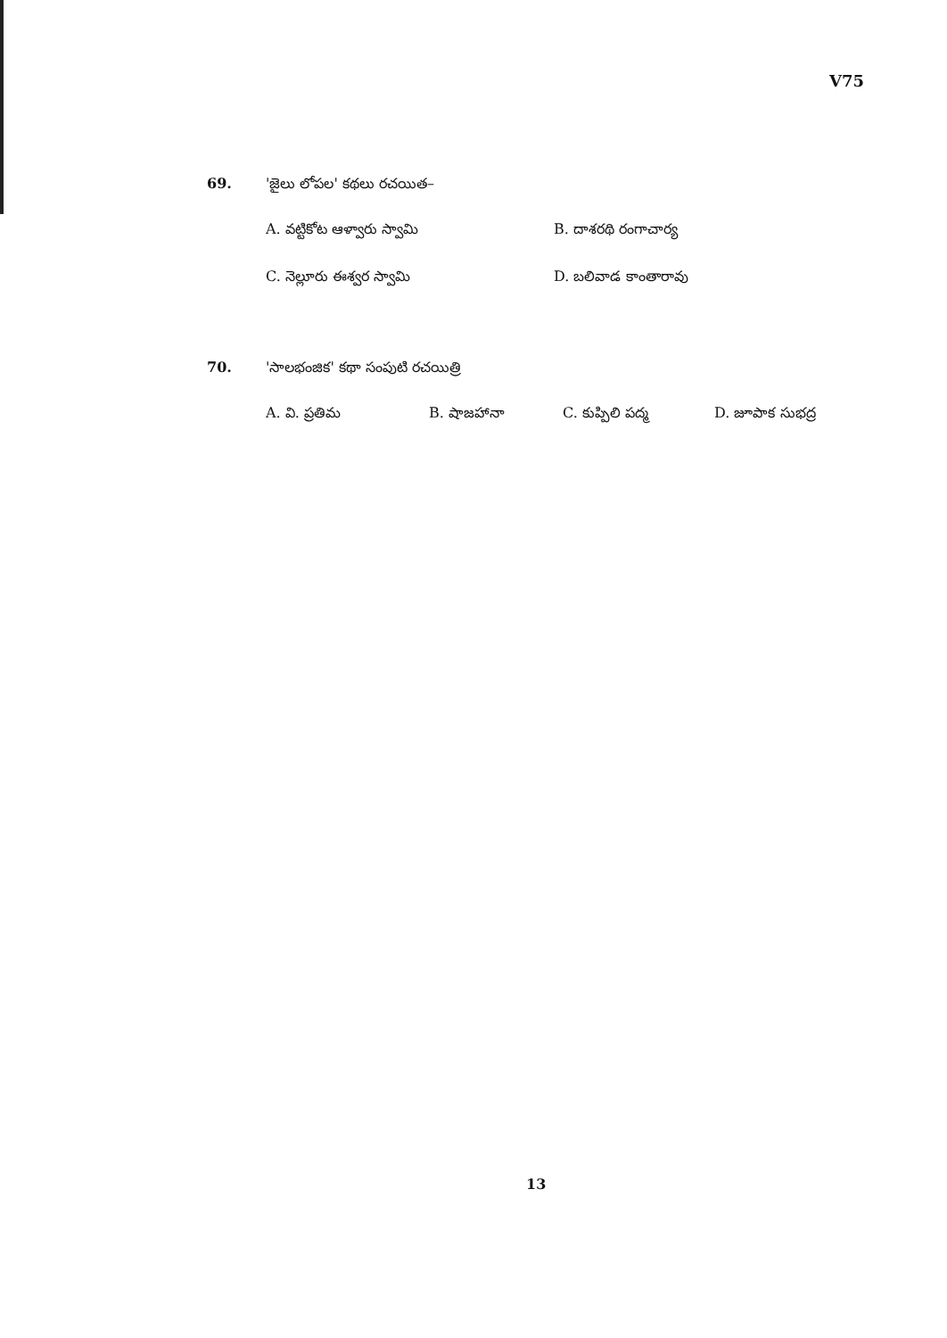V75
69. 'జైలు లోపల' కథలు రచయిత–
A. వట్టికోట ఆళ్వారు స్వామి B. దాశరథి రంగాచార్య C. నెల్లూరు ఈశ్వర స్వామి D. బలివాడ కాంతారావు
70. 'సాలభంజిక' కథా సంపుటి రచయిత్రి
A. వి. ప్రతిమ B. షాజహానా C. కుప్పిలి పద్మ D. జూపాక సుభద్ర
13